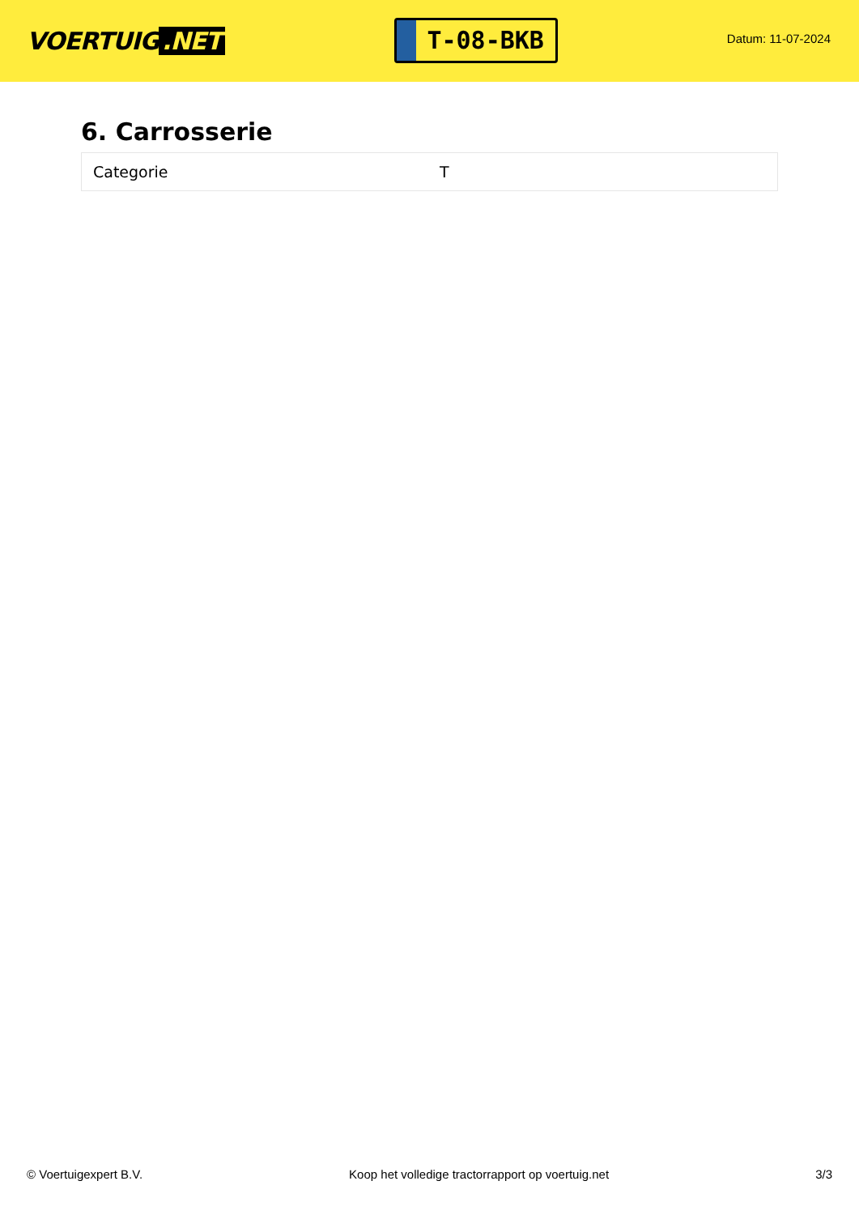VOERTUIG.NET
T-08-BKB
Datum: 11-07-2024
6. Carrosserie
| Categorie | T |
© Voertuigexpert B.V. Koop het volledige tractorrapport op voertuig.net 3/3